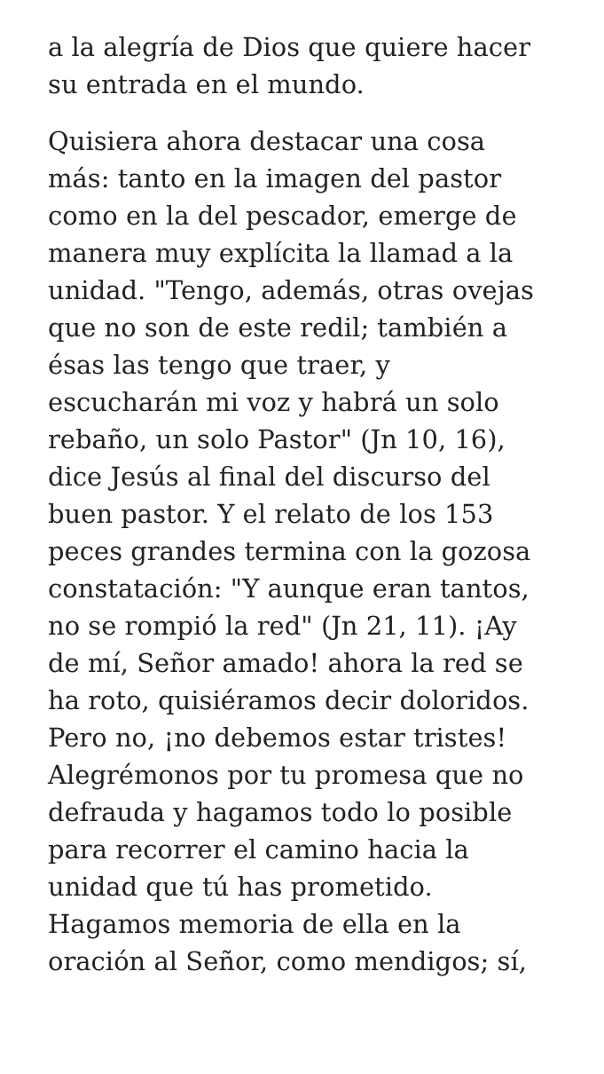a la alegría de Dios que quiere hacer
su entrada en el mundo.
Quisiera ahora destacar una cosa
más: tanto en la imagen del pastor
como en la del pescador, emerge de
manera muy explícita la llamad a la
unidad. "Tengo, además, otras ovejas
que no son de este redil; también a
ésas las tengo que traer, y
escucharán mi voz y habrá un solo
rebaño, un solo Pastor" (Jn 10, 16),
dice Jesús al final del discurso del
buen pastor. Y el relato de los 153
peces grandes termina con la gozosa
constatación: "Y aunque eran tantos,
no se rompió la red" (Jn 21, 11). ¡Ay
de mí, Señor amado! ahora la red se
ha roto, quisiéramos decir doloridos.
Pero no, ¡no debemos estar tristes!
Alegrémonos por tu promesa que no
defrauda y hagamos todo lo posible
para recorrer el camino hacia la
unidad que tú has prometido.
Hagamos memoria de ella en la
oración al Señor, como mendigos; sí,